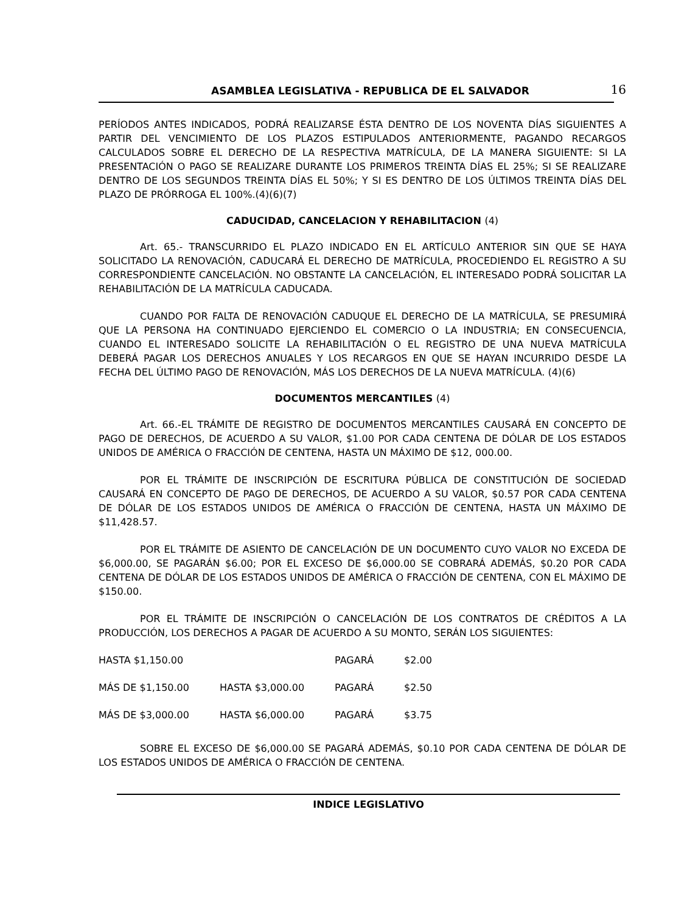ASAMBLEA LEGISLATIVA - REPUBLICA DE EL SALVADOR 16
PERÍODOS ANTES INDICADOS, PODRÁ REALIZARSE ÉSTA DENTRO DE LOS NOVENTA DÍAS SIGUIENTES A PARTIR DEL VENCIMIENTO DE LOS PLAZOS ESTIPULADOS ANTERIORMENTE, PAGANDO RECARGOS CALCULADOS SOBRE EL DERECHO DE LA RESPECTIVA MATRÍCULA, DE LA MANERA SIGUIENTE: SI LA PRESENTACIÓN O PAGO SE REALIZARE DURANTE LOS PRIMEROS TREINTA DÍAS EL 25%; SI SE REALIZARE DENTRO DE LOS SEGUNDOS TREINTA DÍAS EL 50%; Y SI ES DENTRO DE LOS ÚLTIMOS TREINTA DÍAS DEL PLAZO DE PRÓRROGA EL 100%.(4)(6)(7)
CADUCIDAD, CANCELACION Y REHABILITACION (4)
Art. 65.- TRANSCURRIDO EL PLAZO INDICADO EN EL ARTÍCULO ANTERIOR SIN QUE SE HAYA SOLICITADO LA RENOVACIÓN, CADUCARÁ EL DERECHO DE MATRÍCULA, PROCEDIENDO EL REGISTRO A SU CORRESPONDIENTE CANCELACIÓN. NO OBSTANTE LA CANCELACIÓN, EL INTERESADO PODRÁ SOLICITAR LA REHABILITACIÓN DE LA MATRÍCULA CADUCADA.
CUANDO POR FALTA DE RENOVACIÓN CADUQUE EL DERECHO DE LA MATRÍCULA, SE PRESUMIRÁ QUE LA PERSONA HA CONTINUADO EJERCIENDO EL COMERCIO O LA INDUSTRIA; EN CONSECUENCIA, CUANDO EL INTERESADO SOLICITE LA REHABILITACIÓN O EL REGISTRO DE UNA NUEVA MATRÍCULA DEBERÁ PAGAR LOS DERECHOS ANUALES Y LOS RECARGOS EN QUE SE HAYAN INCURRIDO DESDE LA FECHA DEL ÚLTIMO PAGO DE RENOVACIÓN, MÁS LOS DERECHOS DE LA NUEVA MATRÍCULA. (4)(6)
DOCUMENTOS MERCANTILES (4)
Art. 66.-EL TRÁMITE DE REGISTRO DE DOCUMENTOS MERCANTILES CAUSARÁ EN CONCEPTO DE PAGO DE DERECHOS, DE ACUERDO A SU VALOR, $1.00 POR CADA CENTENA DE DÓLAR DE LOS ESTADOS UNIDOS DE AMÉRICA O FRACCIÓN DE CENTENA, HASTA UN MÁXIMO DE $12, 000.00.
POR EL TRÁMITE DE INSCRIPCIÓN DE ESCRITURA PÚBLICA DE CONSTITUCIÓN DE SOCIEDAD CAUSARÁ EN CONCEPTO DE PAGO DE DERECHOS, DE ACUERDO A SU VALOR, $0.57 POR CADA CENTENA DE DÓLAR DE LOS ESTADOS UNIDOS DE AMÉRICA O FRACCIÓN DE CENTENA, HASTA UN MÁXIMO DE $11,428.57.
POR EL TRÁMITE DE ASIENTO DE CANCELACIÓN DE UN DOCUMENTO CUYO VALOR NO EXCEDA DE $6,000.00, SE PAGARÁN $6.00; POR EL EXCESO DE $6,000.00 SE COBRARÁ ADEMÁS, $0.20 POR CADA CENTENA DE DÓLAR DE LOS ESTADOS UNIDOS DE AMÉRICA O FRACCIÓN DE CENTENA, CON EL MÁXIMO DE $150.00.
POR EL TRÁMITE DE INSCRIPCIÓN O CANCELACIÓN DE LOS CONTRATOS DE CRÉDITOS A LA PRODUCCIÓN, LOS DERECHOS A PAGAR DE ACUERDO A SU MONTO, SERÁN LOS SIGUIENTES:
| HASTA $1,150.00 | | PAGARÁ | $2.00 |
| MÁS DE $1,150.00 | HASTA $3,000.00 | PAGARÁ | $2.50 |
| MÁS DE $3,000.00 | HASTA $6,000.00 | PAGARÁ | $3.75 |
SOBRE EL EXCESO DE $6,000.00 SE PAGARÁ ADEMÁS, $0.10 POR CADA CENTENA DE DÓLAR DE LOS ESTADOS UNIDOS DE AMÉRICA O FRACCIÓN DE CENTENA.
INDICE LEGISLATIVO